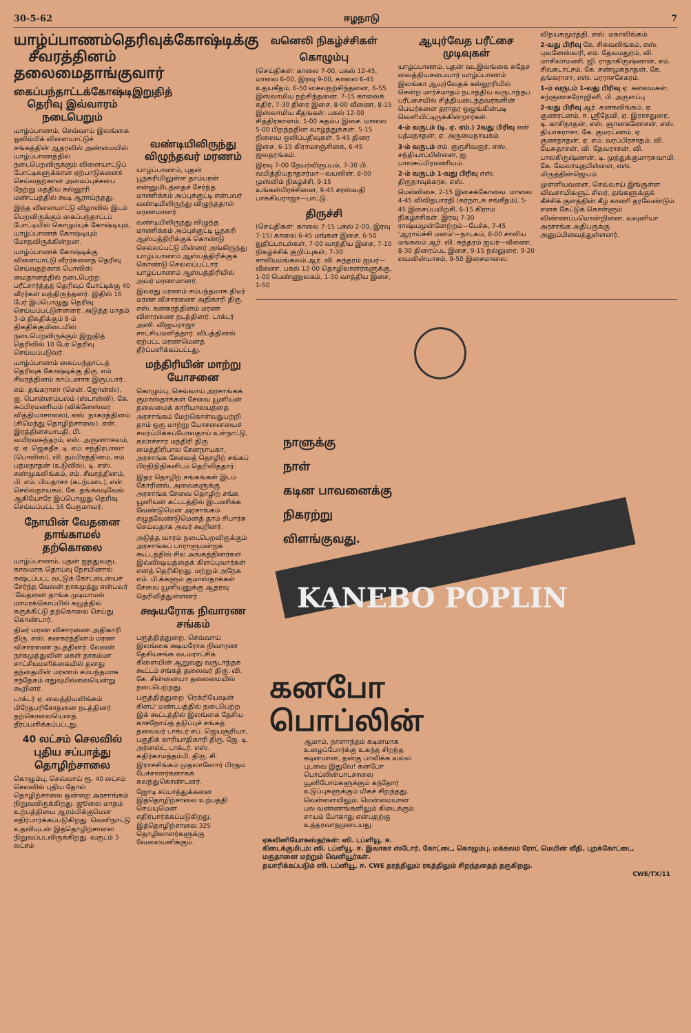30-5-62 ஈழநாடு 7
யாழ்ப்பாணம்தெரிவுக்கோஷ்டிக்கு சீவரத்தினம் தலைமைதாங்குவார்
கைப்பந்தாட்டக்கோஷ்டிஇறுதித் தெரிவு இவ்வாரம் நடைபெறும்
யாழ்ப்பாணம், செவ்வாய் இலங்கை ஒலிம்பிக் விளையாட்டுச் சங்கத்தின் ஆதரவில் அண்மையில் யாழ்ப்பாணத்தில் நடைபெறவிருக்கும் விளையாட்டுப் போட்டிகளுக்கான ஏற்பாடுகளைச் செய்வதற்கான அமைப்புச்சபை நேற்று மத்திய கல்லூரி மண்டபத்தில் கூடி ஆராய்ந்தது.
இந்த விளையாட்டு விழாவில் இடம் பெறவிருக்கும் கைப்பந்தாட்டப் போட்டியில் கொழும்புக் கோஷ்டியும், யாழ்ப்பாணக் கோஷ்டியும் மோதவிருக்கின்றன.
யாழ்ப்பாணக் கோஷ்டிக்கு விளையாட்டு வீரர்களைத் தெரிவு செய்வதற்காக பொலிஸ் மைதானத்தில் நடைபெற்ற பரீட்சார்த்தத் தெரிவுப் போட்டிக்கு 40 வீரர்கள் வந்திருந்தனர். இதில் 16 பேர் இப்பொழுது தெரிவு செய்யப்பட்டுள்ளனர். அடுத்த மாதம் 3-ம் திகதிக்கும் 8-ம் திகதிக்குமிடையில் நடைபெறவிருக்கும் இறுதித் தெரிவில் 10 பேர் தெரிவு செய்யப்படுவர்.
யாழ்ப்பாணம் கைப்பந்தாட்டத் தெரிவுக் கோஷ்டிக்கு திரு. எம். சீவரத்தினம் காப்டனாக இருப்பார்.
எம். தங்கராசா (சென். ஜோன்ஸ்), ஐ. பொன்னம்பலம் (ஸ்டான்லி), கே. சுப்பிரமணியம் (விக்னேஸ்வர வித்தியாசாலை), எஸ். நாகரத்தினம் (சிமெந்து தொழிற்சாலை), என். இரத்தினசபாபதி, பி. வயிரவசுந்தரம், எஸ். அருணாசலம், ஏ. ஏ. ஜெகதீச, டி. எம். சந்திரபாலா (பொலிஸ்), வி. தம்பிரத்தினம், எம். பத்மநாதன் (உடுவில்), டி. எஸ். சண்முகலிங்கம், எம். சீவரத்தினம், பி. எம். பியதாசா (கடற்படை), என். செல்வநாயகம், கே. தங்கவடிவேல் ஆகியோரே இப்பொழுது தெரிவு செய்யப்பட்ட 16 பேருமாவர்.
நோயின் வேதனை தாங்காமல் தற்கொலை
யாழ்ப்பாணம், புதன் ஐந்துவருட காலமாக தொய்வு நோயினால் கஷ்டப்பட்ட வட்டுக் கோட்டையைச் சேர்ந்த வேலன் நாகமுத்து என்பவர் 'வேதனை தாங்க முடியாமல் மாமரக்கொப்பில் கழுத்தில் சுருக்கிட்டு தற்கொலை செய்து கொண்டார்.
திடீர் மரண விசாரணை அதிகாரி திரு. எஸ். கனகரத்தினம் மரண விசாரணை நடத்தினர். வேலன் நாகமுத்துவின் மகள் நாகம்மா சாட்சியமளிக்கையில் தனது தந்தையின் மரணம் சம்பந்தமாக சந்தேகம் எதுவுமில்லையென்று கூறினர்.
டாக்டர் ஏ. வைத்தியலிங்கம் பிரேதபரிசோதனை நடத்தினர். தற்கொலையெனத் தீர்ப்பளிக்கப்பட்டது.
40 லட்சம் செலவில் புதிய சப்பாத்து தொழிற்சாலை
கொழும்பு, செவ்வாய் ரூ. 40 லட்சம் செலவில் புதிய தோல் தொழிற்சாலை ஒன்றை அரசாங்கம் நிறுவவிருக்கிறது. ஜூலை மாதம் உற்பத்தியை ஆரம்பிக்குமென எதிர்பார்க்கப்படுகிறது. வெளிநாட்டு உதவியுடன் இத்தொழிற்சாலை நிறுவப்படவிருக்கிறது. வருடம் 3 லட்சம்
வண்டியிலிருந்து விழுந்தவர் மரணம்
யாழ்ப்பாணம், புதன் பூநகரியிலுள்ள தாம்பரன் என்னுமிடத்தைச் சேர்ந்த மாணிக்கம் அப்புக்குட்டி என்பவர் வண்டியிலிருந்து விழுந்ததால் மரணமானர்.
வண்டியிலிருந்து விழுந்த மாணிக்கம் அப்புக்குட்டி பூநகரி ஆஸ்பத்திரிக்குக் கொண்டு செல்லப்பட்டு பின்னர் அங்கிருந்து யாழ்ப்பாணம் ஆஸ்பத்திரிக்குக் கொண்டு செல்லப்பட்டார். யாழ்ப்பாணம் ஆஸ்பத்திரியில் அவர் மரணமானர்.
இவரது மரணம் சம்பந்தமாக திடீர் மரண விசாரணை அதிகாரி திரு. எஸ். கனகரத்தினம் மரண விசாரணை நடத்தினர். டாக்டர் அஸி. விஜயராஜா சாட்சியமளித்தார். விபத்தினல் ஏற்பட்ட மரணமெனத் தீர்ப்பளிக்கப்பட்டது.
மந்திரியின் மாற்று யோசனை
கொழும்பு, செவ்வாய் அரசாங்கக் குமாஸ்தாக்கள் சேவை யூனியன் தலைமைக் காரியாலயத்தை அரசாங்கம் மேற்கொள்வதுபற்றி தாம் ஒரு மாற்று யோசனையைச் சமர்ப்பிக்கப்போவதாய் உள்நாட்டு, கலாச்சார மந்திரி திரு. மைத்திரிபால சேனநாயகா, அரசாங்க சேவைத் தொழிற் சங்கப் பிரதிநிதிகளிடம் தெரிவித்தார்.
இதர தொழிற் சங்கங்கள் இடம் கோரினல், அவைகளுக்கு அரசாங்க சேவை தொழிற் சங்க யூனியன் கட்டடத்தில் இடமளிக்க வேண்டுமென அரசாங்கம் எழுதவேண்டுமெனத் தாம் சிபார்சு செய்வதாக அவர் கூறினர்.
அடுத்த வாரம் நடைபெறவிருக்கும் அரசாங்கப் பாராளுமன்றக் கூட்டத்தில் சில அங்கத்தினர்கள் இவ்விஷயத்தைக் கிளப்புவார்கள் எனத் தெரிகிறது. மற்றும் அநேக எம். பி.க்களும் குமாஸ்தாக்கள் சேவை யூனியனுக்கு ஆதரவு தெரிவித்துள்ளனர்.
க்ஷயரோக நிவாரண சங்கம்
பருத்தித்துறை, செவ்வாய் இலங்கை க்ஷயரோக நிவாரண தேசியசங்க வடமராட்சிக் கிளையின் ஆறுவது வருடாந்தக் கூட்டம் சங்கத் தலைவர் திரு. வி. கே. சின்னையா தலைமையில் நடைபெற்றது.
பருத்தித்துறை 'ரெக்ரியேஷன் கிளப்' மண்டபத்தில் நடைபெற்ற இக் கூட்டத்தில் இலங்கை தேசிய காசநோய்த் தடுப்புச் சங்கத் தலைவர் டாக்டர் எப். ஜெயசூரியா, பகுதிக் காரியாதிகாரி திரு. ஜே. டி. அர்னல்ட், டாக்டர். எஸ். கதிர்காமத்தம்பி, திரு. சி. இராசசிங்கம் முதலானோர் பிரதம பேச்சாளர்களாகக் கலந்துகொண்டனர்.
ஜோடி சப்பாத்துக்களை இத்தொழிற்சாலை உற்பத்தி செய்யுமென எதிர்பார்க்கப்படுகிறது. இத்தொழிற்சாலை 325 தொழிலாளர்களுக்கு வேலையளிக்கும்.
வனெலி நிகழ்ச்சிகள்
கொழும்பு
(செய்திகள்: காலை 7-00, பகல் 12-45, மாலை 6-00, இரவு 9-00, காலை 6-45 உதயகீதம், 6-50 சைவநற்சிந்தனை, 6-55 இஸ்லாமிய நற்சிந்தனை, 7-15 காலைக் கதிர், 7-30 திரை இசை, 8-00 வீணை, 8-15 இஸ்லாமிய கீதங்கள். பகல் 12-00 சித்திரகானம், 1-00 கதம்ப இசை. மாலை 5-00 பிறந்ததின வாழ்த்துக்கள், 5-15 நிலைய ஒலிப்பதிவுகள், 5-45 திரை இசை, 6-15 கிராமசஞ்சிகை, 6-45 ஜலதரங்கம்.
இரவு 7-00 நேயர்விருப்பம், 7-30 பி. வயித்தியநாதசர்மா—வயலின், 8-00 முஸ்லிம் நிகழ்ச்சி, 9-15 உங்கள்பிரச்சினை, 9-45 சரஸ்வதி பாக்கியராஜா—பாட்டு.
திருச்சி
(செய்திகள்: காலை 7-15 பகல் 2-00, இரவு 7-15) காலை 6-45 மங்கள இசை, 6-50 துதிப்பாடல்கள், 7-00 வாத்திய இசை, 7-10 நிகழ்ச்சிக் குறிப்புகள், 7-30 சாலியமங்கலம் ஆர். வி. சுந்தரம் ஐயர்—வீணை. பகல் 12-00 தொழிலாளர்களுக்கு, 1-00 பெண்ணுலகம், 1-30 வாத்திய இசை, 1-50
ஆயுர்வேத பரீட்சை முடிவுகள்
யாழ்ப்பாணம், புதன் வடஇலங்கை சுதேச வைத்தியசபையார் யாழ்ப்பாணம் இலங்கா ஆயுர்வேதக் கல்லூரியில் சென்ற மார்ச்மாதம் நடாத்திய வருடாந்தப் பரீட்சையில் சித்தியடைந்தவர்களின் பெயர்களை தராதர ஒழுங்கின்படி வெளியிட்டிருக்கின்றார்கள்.
4-ம் வருடம் (டி. ஏ. எம்.) 2வது பிரிவு என் பத்மநாதன், ஏ. அருமைநாயகம்.
3-ம் வருடம் எம். குருசிவஞர், எஸ். சந்தியாப்பிள்ளை, ஐ. பாலசுப்பிரமணியம்.
2-ம் வருடம் 1-வது பிரிவு எஸ். திருநாவுக்கரசு, எஸ்.
மெல்லிசை, 2-15 இசைக்கோவை. மாலை 4-45 விவிதபாரதி (கர்நாடக சங்கீதம்), 5-45 இசைப்பயிற்சி, 6-15 கிராம நிகழ்ச்சிகள். இரவு 7-30 ராஷ்யமுன்னேற்றம்—பேச்சு, 7-45 'ஆராய்ச்சி மனம்'—நாடகம், 8-00 சாலிய மங்கலம் ஆர். வி. சுந்தரம் ஐயர்—வீணை, 8-30 திரைப்பட இசை, 9-15 நல்லுரை, 9-20 லயவின்யாசம், 9-50 இசைமாலை.
விநயகமூர்த்தி, எஸ். மகாலிங்கம்.
2-வது பிரிவு கே. சிசுவலிங்கம், எஸ். புவனேஸ்வரி, எம். தேவமதுரம், வி. மாசிலாமணி, ஜி. ராதாகிருஷ்ணன், எம். சிவகடாட்சம், கே. சண்முகநாதன், கே. தங்கராசா, எஸ். பரராசசேகரம்.
1-ம் வருடம் 1-வது பிரிவு ஏ. கலைமகள், சற்குணசரோஜினி, பி. அருளப்பு
2-வது பிரிவு ஆர். கனகலிங்கம், ஏ. குணரட்னம், ஈ. ஸ்ரீதேவி, ஏ. இராசதுரை, டி. காசிநாதன், எஸ். ஞானகணேசன், எஸ். தியாகராசா, கே. குமரட்ணம், ஏ. குணநாதன், ஏ. எம். வரப்பிரசாதம், வி. யேசுதாசன், வி. தேவராசன், வி. பாலகிருஷ்ணன், டி. முத்துக்குமாரசுவாமி, கே. வேலாயுதபிள்ளை, எஸ். மிருத்தின்ஜெயம்.
முள்ளியவளை, செவ்வாய் இங்குள்ள விவசாயிகளுட் சிலர், தங்களுக்குக் கீச்சிக் குளத்தின் கீழ் காணி தரவேண்டும் எனக் கேட்டுக் கொள்ளும் விண்ணப்பமொன்றினை, வவுனியா அரசாங்க அதிபருக்கு அனுப்பிவைத்துள்ளனர்.
நாளுக்கு
நாள்
கடின பாவனைக்கு
நிகரற்று
விளங்குவது.
KANEBO POPLIN
கனபோ
பொப்லின்
ஆமாம், நாளாந்தம் கடினமாக உழைப்போர்க்கு உகந்த சிறந்த கடினமான, தன்கு பாவிக்க வல்ல புடவை இதுவே! கனபோ பொப்லின்பாடசாலை யூனிபோம்களுக்கும் கந்தோர் உடுப்புகளுக்கும் மிகச் சிறந்தது. வெள்ளையிலும், மென்மையான பல வண்ணங்களிலும் கிடைக்கும். சாயம் போகாது என்பதற்கு உத்தரவாதமுடையது.
ஏகவினியோகஸ்தர்கள்: ஸி. டப்ளியூ. ஈ.
கிடைக்குமிடம்: ஸி. டப்ளியூ. ஈ. இலாகா ஸ்டோர், கோட்டை, கொழும்பு. மக்கலம் ரோட் மெயின் வீதி, புறக்கோட்டை, மருதானை மற்றும் வெளியூர்கள்.
தயாரிக்கப்படும் ஸி. டப்ளியூ. ஈ. CWE தரத்திலும் ரகத்திலும் சிறந்ததைத் தருகிறது.
CWE/TX/11